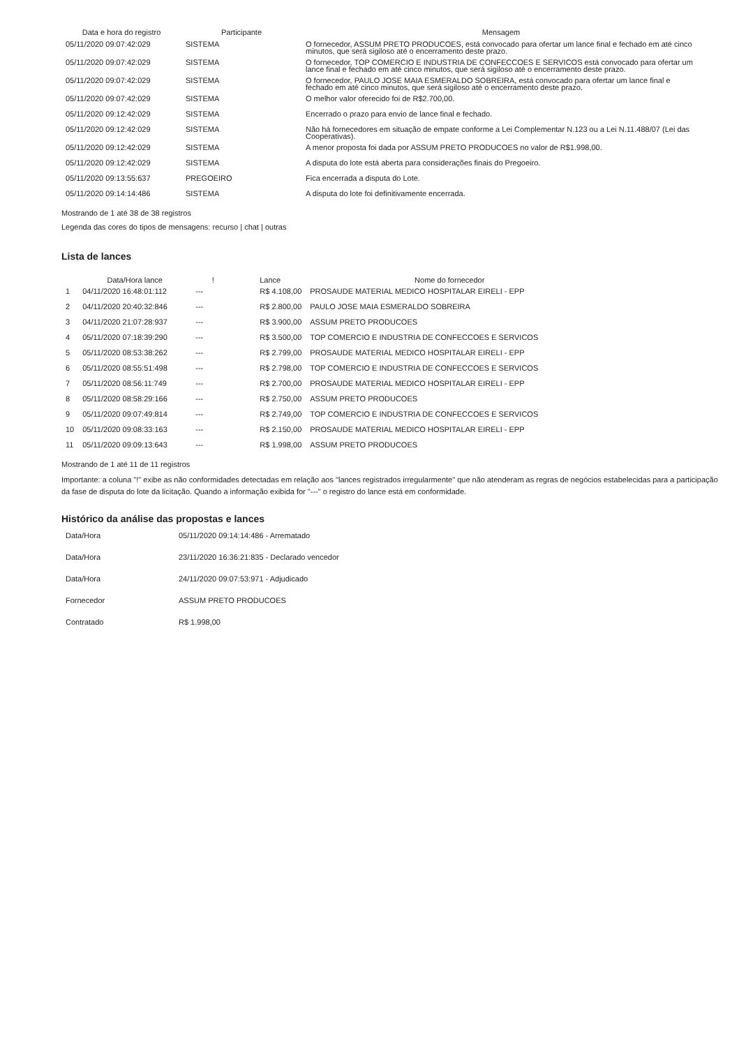| Data e hora do registro | Participante | Mensagem |
| --- | --- | --- |
| 05/11/2020 09:07:42:029 | SISTEMA | O fornecedor, ASSUM PRETO PRODUCOES, está convocado para ofertar um lance final e fechado em até cinco minutos, que será sigiloso até o encerramento deste prazo. |
| 05/11/2020 09:07:42:029 | SISTEMA | O fornecedor, TOP COMERCIO E INDUSTRIA DE CONFECCOES E SERVICOS está convocado para ofertar um lance final e fechado em até cinco minutos, que será sigiloso até o encerramento deste prazo. |
| 05/11/2020 09:07:42:029 | SISTEMA | O fornecedor, PAULO JOSE MAIA ESMERALDO SOBREIRA, está convocado para ofertar um lance final e fechado em até cinco minutos, que será sigiloso até o encerramento deste prazo. |
| 05/11/2020 09:07:42:029 | SISTEMA | O melhor valor oferecido foi de R$2.700,00. |
| 05/11/2020 09:12:42:029 | SISTEMA | Encerrado o prazo para envio de lance final e fechado. |
| 05/11/2020 09:12:42:029 | SISTEMA | Não há fornecedores em situação de empate conforme a Lei Complementar N.123 ou a Lei N.11.488/07 (Lei das Cooperativas). |
| 05/11/2020 09:12:42:029 | SISTEMA | A menor proposta foi dada por ASSUM PRETO PRODUCOES no valor de R$1.998,00. |
| 05/11/2020 09:12:42:029 | SISTEMA | A disputa do lote está aberta para considerações finais do Pregoeiro. |
| 05/11/2020 09:13:55:637 | PREGOEIRO | Fica encerrada a disputa do Lote. |
| 05/11/2020 09:14:14:486 | SISTEMA | A disputa do lote foi definitivamente encerrada. |
Mostrando de 1 até 38 de 38 registros
Legenda das cores do tipos de mensagens: recurso | chat | outras
Lista de lances
| | Data/Hora lance | ! | Lance | Nome do fornecedor |
| --- | --- | --- | --- | --- |
| 1 | 04/11/2020 16:48:01:112 | --- | R$ 4.108,00 | PROSAUDE MATERIAL MEDICO HOSPITALAR EIRELI - EPP |
| 2 | 04/11/2020 20:40:32:846 | --- | R$ 2.800,00 | PAULO JOSE MAIA ESMERALDO SOBREIRA |
| 3 | 04/11/2020 21:07:28:937 | --- | R$ 3.900,00 | ASSUM PRETO PRODUCOES |
| 4 | 05/11/2020 07:18:39:290 | --- | R$ 3.500,00 | TOP COMERCIO E INDUSTRIA DE CONFECCOES E SERVICOS |
| 5 | 05/11/2020 08:53:38:262 | --- | R$ 2.799,00 | PROSAUDE MATERIAL MEDICO HOSPITALAR EIRELI - EPP |
| 6 | 05/11/2020 08:55:51:498 | --- | R$ 2.798,00 | TOP COMERCIO E INDUSTRIA DE CONFECCOES E SERVICOS |
| 7 | 05/11/2020 08:56:11:749 | --- | R$ 2.700,00 | PROSAUDE MATERIAL MEDICO HOSPITALAR EIRELI - EPP |
| 8 | 05/11/2020 08:58:29:166 | --- | R$ 2.750,00 | ASSUM PRETO PRODUCOES |
| 9 | 05/11/2020 09:07:49:814 | --- | R$ 2.749,00 | TOP COMERCIO E INDUSTRIA DE CONFECCOES E SERVICOS |
| 10 | 05/11/2020 09:08:33:163 | --- | R$ 2.150,00 | PROSAUDE MATERIAL MEDICO HOSPITALAR EIRELI - EPP |
| 11 | 05/11/2020 09:09:13:643 | --- | R$ 1.998,00 | ASSUM PRETO PRODUCOES |
Mostrando de 1 até 11 de 11 registros
Importante: a coluna "!" exibe as não conformidades detectadas em relação aos "lances registrados irregularmente" que não atenderam as regras de negócios estabelecidas para a participação da fase de disputa do lote da licitação. Quando a informação exibida for "---" o registro do lance está em conformidade.
Histórico da análise das propostas e lances
| Data/Hora | 05/11/2020 09:14:14:486 - Arrematado |
| Data/Hora | 23/11/2020 16:36:21:835 - Declarado vencedor |
| Data/Hora | 24/11/2020 09:07:53:971 - Adjudicado |
| Fornecedor | ASSUM PRETO PRODUCOES |
| Contratado | R$ 1.998,00 |